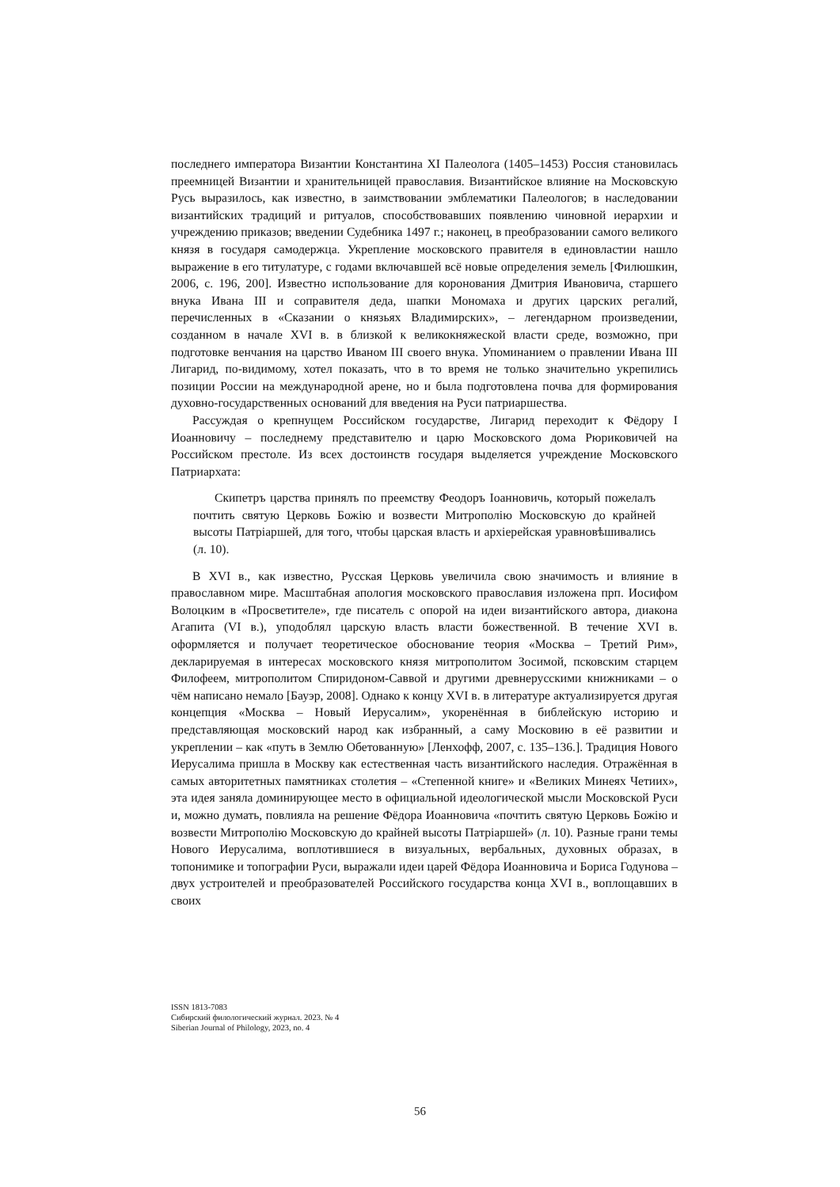последнего императора Византии Константина XI Палеолога (1405–1453) Россия становилась преемницей Византии и хранительницей православия. Византийское влияние на Московскую Русь выразилось, как известно, в заимствовании эмблематики Палеологов; в наследовании византийских традиций и ритуалов, способствовавших появлению чиновной иерархии и учреждению приказов; введении Судебника 1497 г.; наконец, в преобразовании самого великого князя в государя самодержца. Укрепление московского правителя в единовластии нашло выражение в его титулатуре, с годами включавшей всё новые определения земель [Филюшкин, 2006, с. 196, 200]. Известно использование для коронования Дмитрия Ивановича, старшего внука Ивана III и соправителя деда, шапки Мономаха и других царских регалий, перечисленных в «Сказании о князьях Владимирских», – легендарном произведении, созданном в начале XVI в. в близкой к великокняжеской власти среде, возможно, при подготовке венчания на царство Иваном III своего внука. Упоминанием о правлении Ивана III Лигарид, по-видимому, хотел показать, что в то время не только значительно укрепились позиции России на международной арене, но и была подготовлена почва для формирования духовно-государственных оснований для введения на Руси патриаршества.
Рассуждая о крепнущем Российском государстве, Лигарид переходит к Фёдору I Иоанновичу – последнему представителю и царю Московского дома Рюриковичей на Российском престоле. Из всех достоинств государя выделяется учреждение Московского Патриархата:
Скипетръ царства принялъ по преемству Феодоръ Іоанновичь, который пожелалъ почтить святую Церковь Божію и возвести Митрополію Московскую до крайней высоты Патріаршей, для того, чтобы царская власть и архіерейская уравновѣшивались (л. 10).
В XVI в., как известно, Русская Церковь увеличила свою значимость и влияние в православном мире. Масштабная апология московского православия изложена прп. Иосифом Волоцким в «Просветителе», где писатель с опорой на идеи византийского автора, диакона Агапита (VI в.), уподоблял царскую власть власти божественной. В течение XVI в. оформляется и получает теоретическое обоснование теория «Москва – Третий Рим», декларируемая в интересах московского князя митрополитом Зосимой, псковским старцем Филофеем, митрополитом Спиридоном-Саввой и другими древнерусскими книжниками – о чём написано немало [Бауэр, 2008]. Однако к концу XVI в. в литературе актуализируется другая концепция «Москва – Новый Иерусалим», укоренённая в библейскую историю и представляющая московский народ как избранный, а саму Московию в её развитии и укреплении – как «путь в Землю Обетованную» [Ленхофф, 2007, с. 135–136.]. Традиция Нового Иерусалима пришла в Москву как естественная часть византийского наследия. Отражённая в самых авторитетных памятниках столетия – «Степенной книге» и «Великих Минеях Четиих», эта идея заняла доминирующее место в официальной идеологической мысли Московской Руси и, можно думать, повлияла на решение Фёдора Иоанновича «почтить святую Церковь Божію и возвести Митрополію Московскую до крайней высоты Патріаршей» (л. 10). Разные грани темы Нового Иерусалима, воплотившиеся в визуальных, вербальных, духовных образах, в топонимике и топографии Руси, выражали идеи царей Фёдора Иоанновича и Бориса Годунова – двух устроителей и преобразователей Российского государства конца XVI в., воплощавших в своих
ISSN 1813-7083
Сибирский филологический журнал. 2023. № 4
Siberian Journal of Philology, 2023, no. 4
56